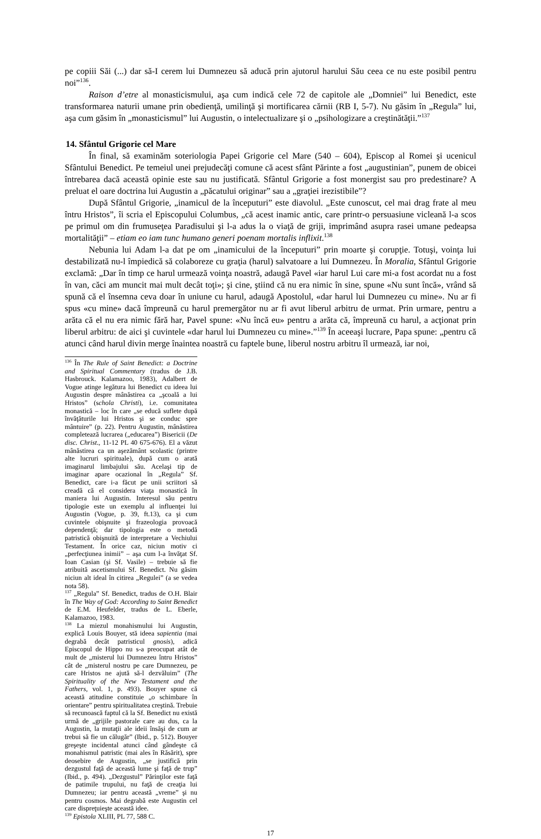pe copiii Săi (...) dar să-I cerem lui Dumnezeu să aducă prin ajutorul harului Său ceea ce nu este posibil pentru noi”<sup>136</sup>.
Raison d’etre al monasticismului, aşa cum indică cele 72 de capitole ale „Domniei” lui Benedict, este transformarea naturii umane prin obedienţă, umilinţă şi mortificarea cărnii (RB I, 5-7). Nu găsim în „Regula” lui, aşa cum găsim în „monasticismul” lui Augustin, o intelectualizare şi o „psihologizare a creştinătăţii.”<sup>137</sup>
14. Sfântul Grigorie cel Mare
În final, să examinăm soteriologia Papei Grigorie cel Mare (540 – 604), Episcop al Romei şi ucenicul Sfântului Benedict. Pe temeiul unei prejudecăţi comune că acest sfânt Părinte a fost „augustinian”, punem de obicei întrebarea dacă această opinie este sau nu justificată. Sfântul Grigorie a fost monergist sau pro predestinare? A preluat el oare doctrina lui Augustin a „păcatului originar” sau a „graţiei irezistibile”?
După Sfântul Grigorie, „inamicul de la începuturi” este diavolul. „Este cunoscut, cel mai drag frate al meu întru Hristos”, îi scria el Episcopului Columbus, „că acest inamic antic, care printr-o persuasiune vicleană l-a scos pe primul om din frumuseţea Paradisului şi l-a adus la o viaţă de griji, imprimând asupra rasei umane pedeapsa mortalităţii” – etiam eo iam tunc humano generi poenam mortalis inflixit.<sup>138</sup>
Nebunia lui Adam l-a dat pe om „inamicului de la începuturi” prin moarte şi corupţie. Totuşi, voinţa lui destabilizată nu-l împiedică să colaboreze cu graţia (harul) salvatoare a lui Dumnezeu. În Moralia, Sfântul Grigorie exclamă: „Dar în timp ce harul urmează voinţa noastră, adaugă Pavel «iar harul Lui care mi-a fost acordat nu a fost în van, căci am muncit mai mult decât toţi»; şi cine, ştiind că nu era nimic în sine, spune «Nu sunt încă», vrând să spună că el însemna ceva doar în uniune cu harul, adaugă Apostolul, «dar harul lui Dumnezeu cu mine». Nu ar fi spus «cu mine» dacă împreună cu harul premergător nu ar fi avut liberul arbitru de urmat. Prin urmare, pentru a arăta că el nu era nimic fără har, Pavel spune: «Nu încă eu» pentru a arăta că, împreună cu harul, a acţionat prin liberul arbitru: de aici şi cuvintele «dar harul lui Dumnezeu cu mine».”<sup>139</sup> În aceeaşi lucrare, Papa spune: „pentru că atunci când harul divin merge înaintea noastră cu faptele bune, liberul nostru arbitru îl urmează, iar noi,
<sup>136</sup> În The Rule of Saint Benedict: a Doctrine and Spiritual Commentary (tradus de J.B. Hasbrouck. Kalamazoo, 1983), Adalbert de Vogue atinge legătura lui Benedict cu ideea lui Augustin despre mânăstirea ca „şcoală a lui Hristos” (schola Christi), i.e. comunitatea monastică – loc în care „se educă suflete după învăţăturile lui Hristos şi se conduc spre mântuire” (p. 22). Pentru Augustin, mânăstirea completează lucrarea („educarea”) Bisericii (De disc. Christ., 11-12 PL 40 675-676). El a văzut mânăstirea ca un aşezământ scolastic (printre alte lucruri spirituale), după cum o arată imaginarul limbajului său. Acelaşi tip de imaginar apare ocazional în „Regula” Sf. Benedict, care i-a făcut pe unii scriitori să creadă că el considera viaţa monastică în maniera lui Augustin. Interesul său pentru tipologie este un exemplu al influenţei lui Augustin (Vogue, p. 39, ft.13), ca şi cum cuvintele obişnuite şi frazeologia provoacă dependenţă; dar tipologia este o metodă patristică obişnuită de interpretare a Vechiului Testament. În orice caz, niciun motiv ci „perfecţiunea inimii” – aşa cum l-a învăţat Sf. Ioan Casian (şi Sf. Vasile) – trebuie să fie atribuită ascetismului Sf. Benedict. Nu găsim niciun alt ideal în citirea „Regulei” (a se vedea nota 58).
<sup>137</sup> „Regula” Sf. Benedict, tradus de O.H. Blair în The Way of God: According to Saint Benedict de E.M. Heufelder, tradus de L. Eberle, Kalamazoo, 1983.
<sup>138</sup> La miezul monahismului lui Augustin, explică Louis Bouyer, stă ideea sapientia (mai degrabă decât patristicul gnosis), adică Episcopul de Hippo nu s-a preocupat atât de mult de „misterul lui Dumnezeu întru Hristos” cât de „misterul nostru pe care Dumnezeu, pe care Hristos ne ajută să-l dezvăluim” (The Spirituality of the New Testament and the Fathers, vol. 1, p. 493). Bouyer spune că această atitudine constituie „o schimbare în orientare” pentru spiritualitatea creştină. Trebuie să recunoască faptul că la Sf. Benedict nu există urmă de „grijile pastorale care au dus, ca la Augustin, la mutaţii ale ideii însăşi de cum ar trebui să fie un călugăr” (Ibid., p. 512). Bouyer greşeşte incidental atunci când gândeşte că monahismul patristic (mai ales în Răsărit), spre deosebire de Augustin, „se justifică prin dezgustul faţă de această lume şi faţă de trup” (Ibid., p. 494). „Dezgustul” Părinţilor este faţă de patimile trupului, nu faţă de creaţia lui Dumnezeu; iar pentru această „vreme” şi nu pentru cosmos. Mai degrabă este Augustin cel care dispreţuieşte această idee.
<sup>139</sup> Epistola XLIII, PL 77, 588 C.
17